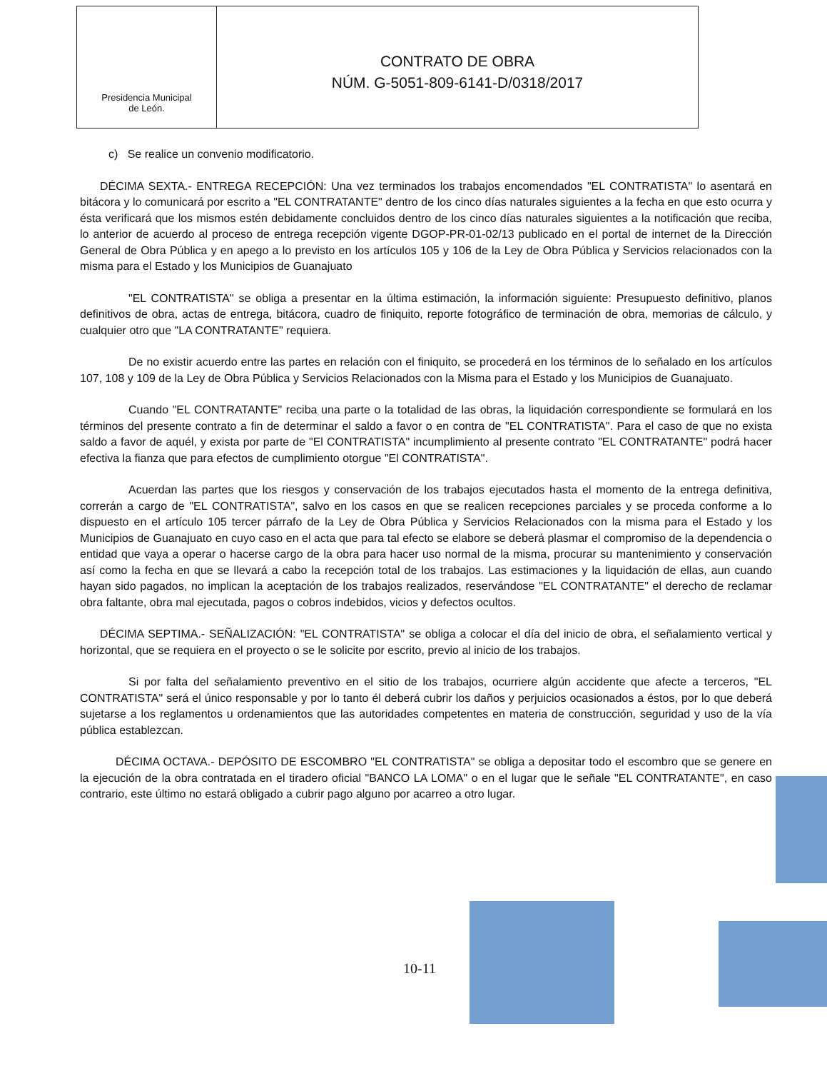Presidencia Municipal
de León.
CONTRATO DE OBRA
NÚM. G-5051-809-6141-D/0318/2017
c) Se realice un convenio modificatorio.
DÉCIMA SEXTA.- ENTREGA RECEPCIÓN: Una vez terminados los trabajos encomendados "EL CONTRATISTA" lo asentará en bitácora y lo comunicará por escrito a "EL CONTRATANTE" dentro de los cinco días naturales siguientes a la fecha en que esto ocurra y ésta verificará que los mismos estén debidamente concluidos dentro de los cinco días naturales siguientes a la notificación que reciba, lo anterior de acuerdo al proceso de entrega recepción vigente DGOP-PR-01-02/13 publicado en el portal de internet de la Dirección General de Obra Pública y en apego a lo previsto en los artículos 105 y 106 de la Ley de Obra Pública y Servicios relacionados con la misma para el Estado y los Municipios de Guanajuato
"EL CONTRATISTA" se obliga a presentar en la última estimación, la información siguiente: Presupuesto definitivo, planos definitivos de obra, actas de entrega, bitácora, cuadro de finiquito, reporte fotográfico de terminación de obra, memorias de cálculo, y cualquier otro que "LA CONTRATANTE" requiera.
De no existir acuerdo entre las partes en relación con el finiquito, se procederá en los términos de lo señalado en los artículos 107, 108 y 109 de la Ley de Obra Pública y Servicios Relacionados con la Misma para el Estado y los Municipios de Guanajuato.
Cuando "EL CONTRATANTE" reciba una parte o la totalidad de las obras, la liquidación correspondiente se formulará en los términos del presente contrato a fin de determinar el saldo a favor o en contra de "EL CONTRATISTA". Para el caso de que no exista saldo a favor de aquél, y exista por parte de "El CONTRATISTA" incumplimiento al presente contrato "EL CONTRATANTE" podrá hacer efectiva la fianza que para efectos de cumplimiento otorgue "El CONTRATISTA".
Acuerdan las partes que los riesgos y conservación de los trabajos ejecutados hasta el momento de la entrega definitiva, correrán a cargo de "EL CONTRATISTA", salvo en los casos en que se realicen recepciones parciales y se proceda conforme a lo dispuesto en el artículo 105 tercer párrafo de la Ley de Obra Pública y Servicios Relacionados con la misma para el Estado y los Municipios de Guanajuato en cuyo caso en el acta que para tal efecto se elabore se deberá plasmar el compromiso de la dependencia o entidad que vaya a operar o hacerse cargo de la obra para hacer uso normal de la misma, procurar su mantenimiento y conservación así como la fecha en que se llevará a cabo la recepción total de los trabajos. Las estimaciones y la liquidación de ellas, aun cuando hayan sido pagados, no implican la aceptación de los trabajos realizados, reservándose "EL CONTRATANTE" el derecho de reclamar obra faltante, obra mal ejecutada, pagos o cobros indebidos, vicios y defectos ocultos.
DÉCIMA SEPTIMA.- SEÑALIZACIÓN: "EL CONTRATISTA" se obliga a colocar el día del inicio de obra, el señalamiento vertical y horizontal, que se requiera en el proyecto o se le solicite por escrito, previo al inicio de los trabajos.
Si por falta del señalamiento preventivo en el sitio de los trabajos, ocurriere algún accidente que afecte a terceros, "EL CONTRATISTA" será el único responsable y por lo tanto él deberá cubrir los daños y perjuicios ocasionados a éstos, por lo que deberá sujetarse a los reglamentos u ordenamientos que las autoridades competentes en materia de construcción, seguridad y uso de la vía pública establezcan.
DÉCIMA OCTAVA.- DEPÓSITO DE ESCOMBRO "EL CONTRATISTA" se obliga a depositar todo el escombro que se genere en la ejecución de la obra contratada en el tiradero oficial "BANCO LA LOMA" o en el lugar que le señale "EL CONTRATANTE", en caso contrario, este último no estará obligado a cubrir pago alguno por acarreo a otro lugar.
10-11